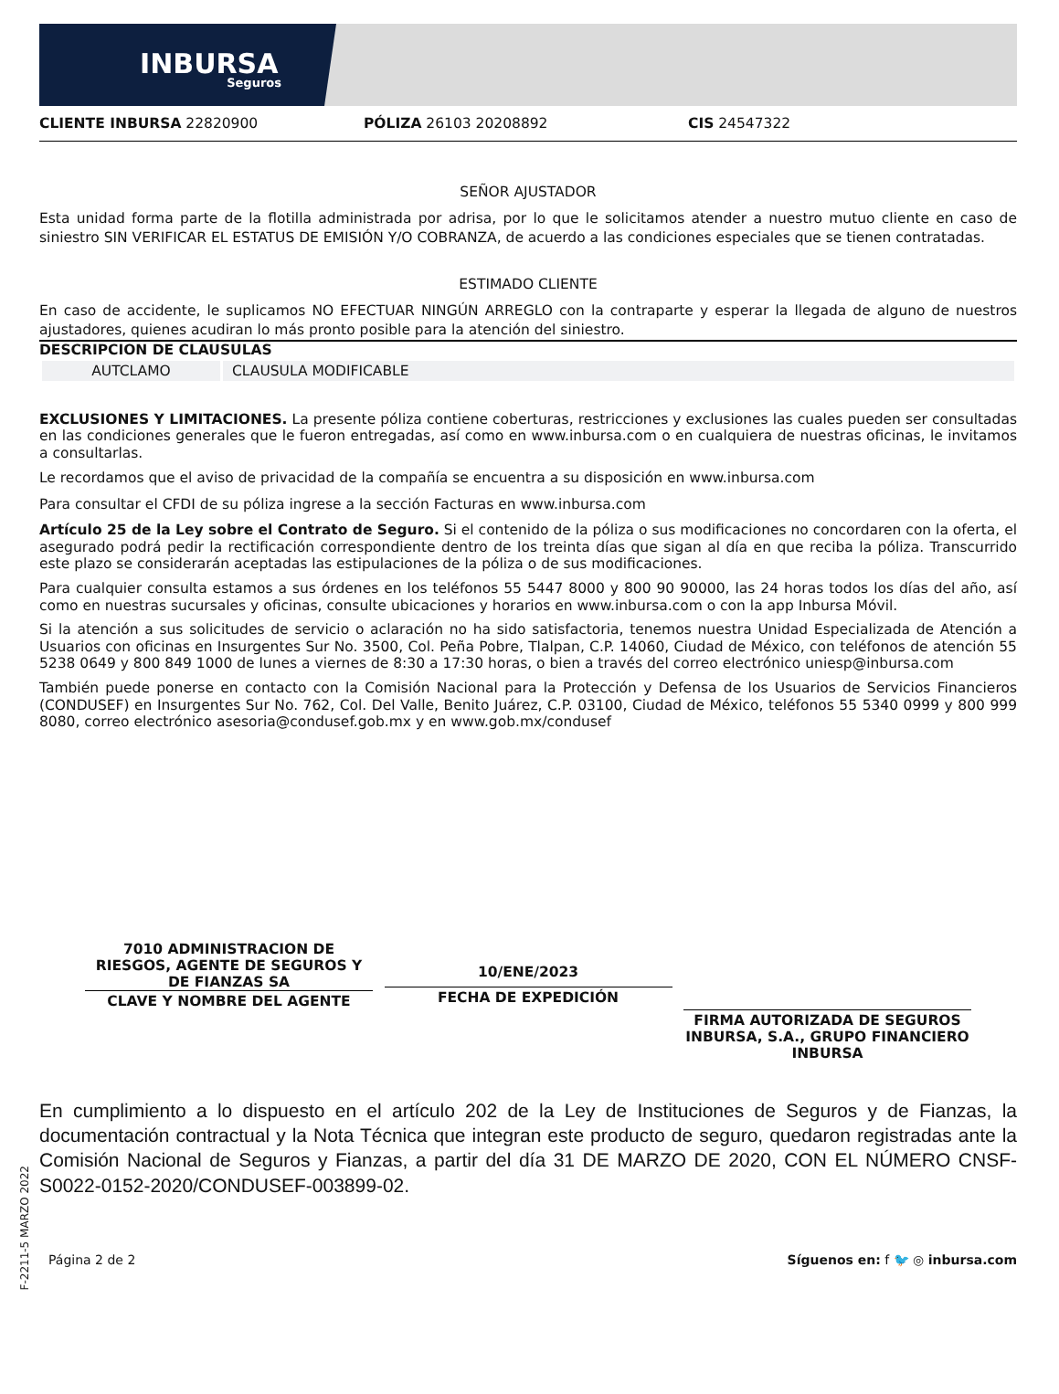INBURSA
Seguros
CLIENTE INBURSA 22820900 PÓLIZA 26103 20208892 CIS 24547322
SEÑOR AJUSTADOR
Esta unidad forma parte de la flotilla administrada por adrisa, por lo que le solicitamos atender a nuestro mutuo cliente en caso de siniestro SIN VERIFICAR EL ESTATUS DE EMISIÓN Y/O COBRANZA, de acuerdo a las condiciones especiales que se tienen contratadas.
ESTIMADO CLIENTE
En caso de accidente, le suplicamos NO EFECTUAR NINGÚN ARREGLO con la contraparte y esperar la llegada de alguno de nuestros ajustadores, quienes acudiran lo más pronto posible para la atención del siniestro.
DESCRIPCION DE CLAUSULAS
| AUTCLAMO | CLAUSULA MODIFICABLE |
EXCLUSIONES Y LIMITACIONES. La presente póliza contiene coberturas, restricciones y exclusiones las cuales pueden ser consultadas en las condiciones generales que le fueron entregadas, así como en www.inbursa.com o en cualquiera de nuestras oficinas, le invitamos a consultarlas.
Le recordamos que el aviso de privacidad de la compañía se encuentra a su disposición en www.inbursa.com
Para consultar el CFDI de su póliza ingrese a la sección Facturas en www.inbursa.com
Artículo 25 de la Ley sobre el Contrato de Seguro. Si el contenido de la póliza o sus modificaciones no concordaren con la oferta, el asegurado podrá pedir la rectificación correspondiente dentro de los treinta días que sigan al día en que reciba la póliza. Transcurrido este plazo se considerarán aceptadas las estipulaciones de la póliza o de sus modificaciones.
Para cualquier consulta estamos a sus órdenes en los teléfonos 55 5447 8000 y 800 90 90000, las 24 horas todos los días del año, así como en nuestras sucursales y oficinas, consulte ubicaciones y horarios en www.inbursa.com o con la app Inbursa Móvil.
Si la atención a sus solicitudes de servicio o aclaración no ha sido satisfactoria, tenemos nuestra Unidad Especializada de Atención a Usuarios con oficinas en Insurgentes Sur No. 3500, Col. Peña Pobre, Tlalpan, C.P. 14060, Ciudad de México, con teléfonos de atención 55 5238 0649 y 800 849 1000 de lunes a viernes de 8:30 a 17:30 horas, o bien a través del correo electrónico uniesp@inbursa.com
También puede ponerse en contacto con la Comisión Nacional para la Protección y Defensa de los Usuarios de Servicios Financieros (CONDUSEF) en Insurgentes Sur No. 762, Col. Del Valle, Benito Juárez, C.P. 03100, Ciudad de México, teléfonos 55 5340 0999 y 800 999 8080, correo electrónico asesoria@condusef.gob.mx y en www.gob.mx/condusef
7010 ADMINISTRACION DE RIESGOS, AGENTE DE SEGUROS Y DE FIANZAS SA
CLAVE Y NOMBRE DEL AGENTE
10/ENE/2023
FECHA DE EXPEDICIÓN
FIRMA AUTORIZADA DE SEGUROS INBURSA, S.A., GRUPO FINANCIERO INBURSA
En cumplimiento a lo dispuesto en el artículo 202 de la Ley de Instituciones de Seguros y de Fianzas, la documentación contractual y la Nota Técnica que integran este producto de seguro, quedaron registradas ante la Comisión Nacional de Seguros y Fianzas, a partir del día 31 DE MARZO DE 2020, CON EL NÚMERO CNSF-S0022-0152-2020/CONDUSEF-003899-02.
Página 2 de 2 Síguenos en: f 🐦 ◎ inbursa.com
F-2211-5 MARZO 2022